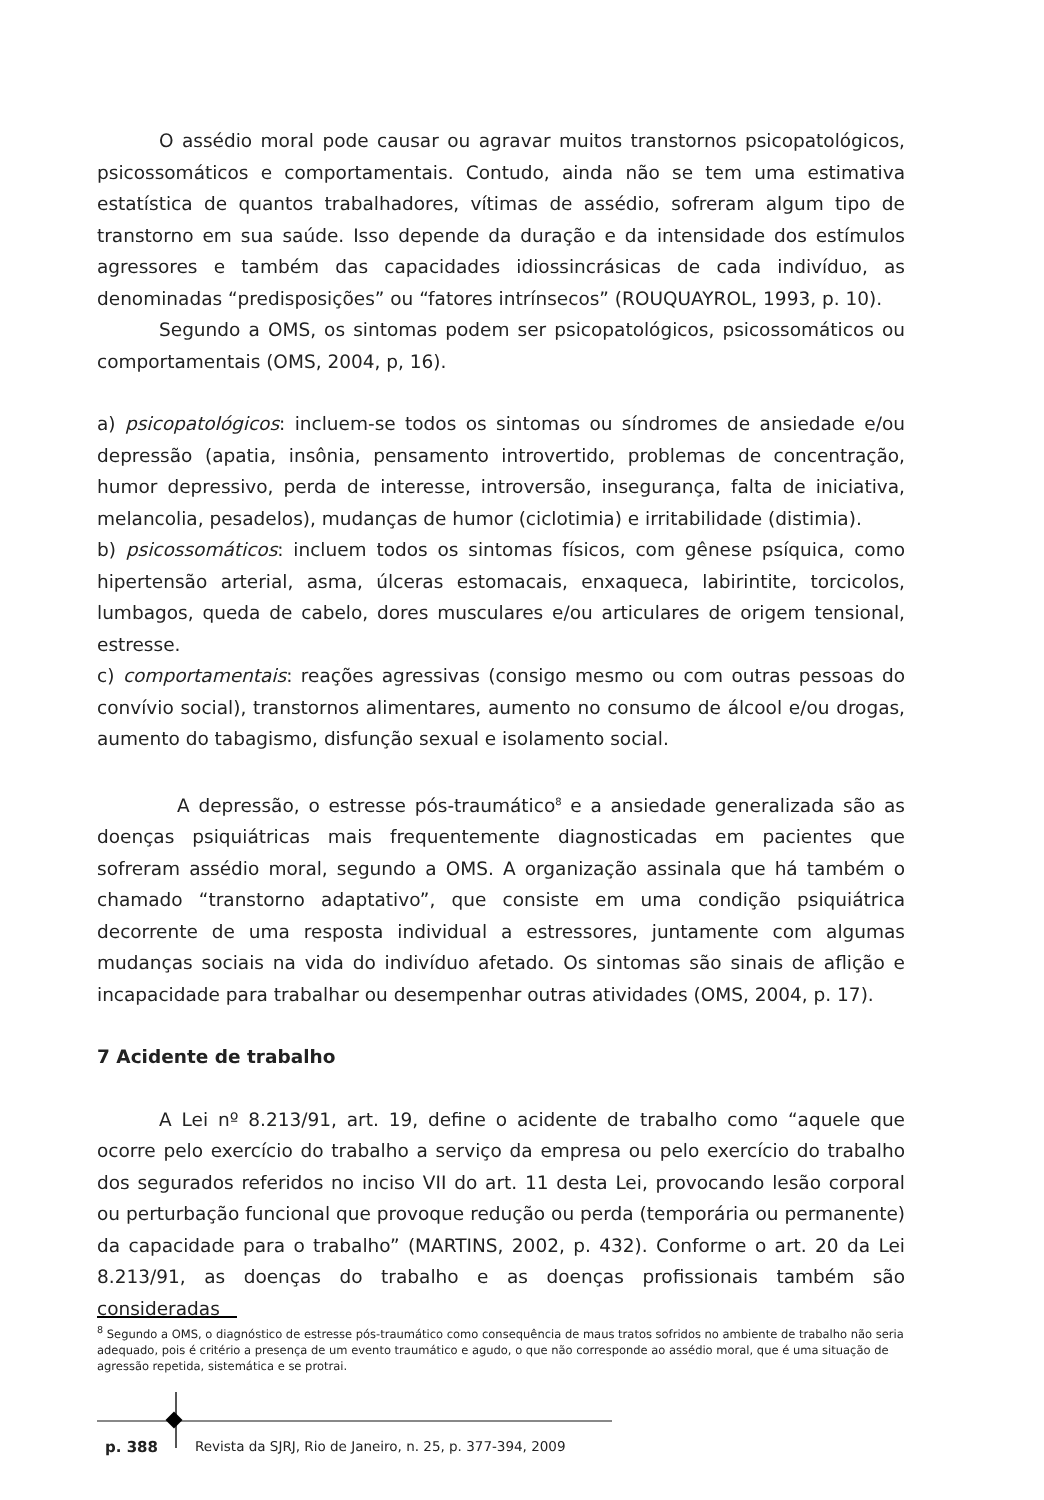O assédio moral pode causar ou agravar muitos transtornos psicopatológicos, psicossomáticos e comportamentais. Contudo, ainda não se tem uma estimativa estatística de quantos trabalhadores, vítimas de assédio, sofreram algum tipo de transtorno em sua saúde. Isso depende da duração e da intensidade dos estímulos agressores e também das capacidades idiossincrásicas de cada indivíduo, as denominadas “predisposições” ou “fatores intrínsecos” (ROUQUAYROL, 1993, p. 10).
Segundo a OMS, os sintomas podem ser psicopatológicos, psicossomáticos ou comportamentais (OMS, 2004, p, 16).
a) psicopatológicos: incluem-se todos os sintomas ou síndromes de ansiedade e/ou depressão (apatia, insônia, pensamento introvertido, problemas de concentração, humor depressivo, perda de interesse, introversão, insegurança, falta de iniciativa, melancolia, pesadelos), mudanças de humor (ciclotimia) e irritabilidade (distimia).
b) psicossomáticos: incluem todos os sintomas físicos, com gênese psíquica, como hipertensão arterial, asma, úlceras estomacais, enxaqueca, labirintite, torcicolos, lumbagos, queda de cabelo, dores musculares e/ou articulares de origem tensional, estresse.
c) comportamentais: reações agressivas (consigo mesmo ou com outras pessoas do convívio social), transtornos alimentares, aumento no consumo de álcool e/ou drogas, aumento do tabagismo, disfunção sexual e isolamento social.
A depressão, o estresse pós-traumático<sup>8</sup> e a ansiedade generalizada são as doenças psiquiátricas mais frequentemente diagnosticadas em pacientes que sofreram assédio moral, segundo a OMS. A organização assinala que há também o chamado “transtorno adaptativo”, que consiste em uma condição psiquiátrica decorrente de uma resposta individual a estressores, juntamente com algumas mudanças sociais na vida do indivíduo afetado. Os sintomas são sinais de aflição e incapacidade para trabalhar ou desempenhar outras atividades (OMS, 2004, p. 17).
7 Acidente de trabalho
A Lei nº 8.213/91, art. 19, define o acidente de trabalho como “aquele que ocorre pelo exercício do trabalho a serviço da empresa ou pelo exercício do trabalho dos segurados referidos no inciso VII do art. 11 desta Lei, provocando lesão corporal ou perturbação funcional que provoque redução ou perda (temporária ou permanente) da capacidade para o trabalho” (MARTINS, 2002, p. 432). Conforme o art. 20 da Lei 8.213/91, as doenças do trabalho e as doenças profissionais também são consideradas
<sup>8</sup> Segundo a OMS, o diagnóstico de estresse pós-traumático como consequência de maus tratos sofridos no ambiente de trabalho não seria adequado, pois é critério a presença de um evento traumático e agudo, o que não corresponde ao assédio moral, que é uma situação de agressão repetida, sistemática e se protrai.
p. 388 Revista da SJRJ, Rio de Janeiro, n. 25, p. 377-394, 2009